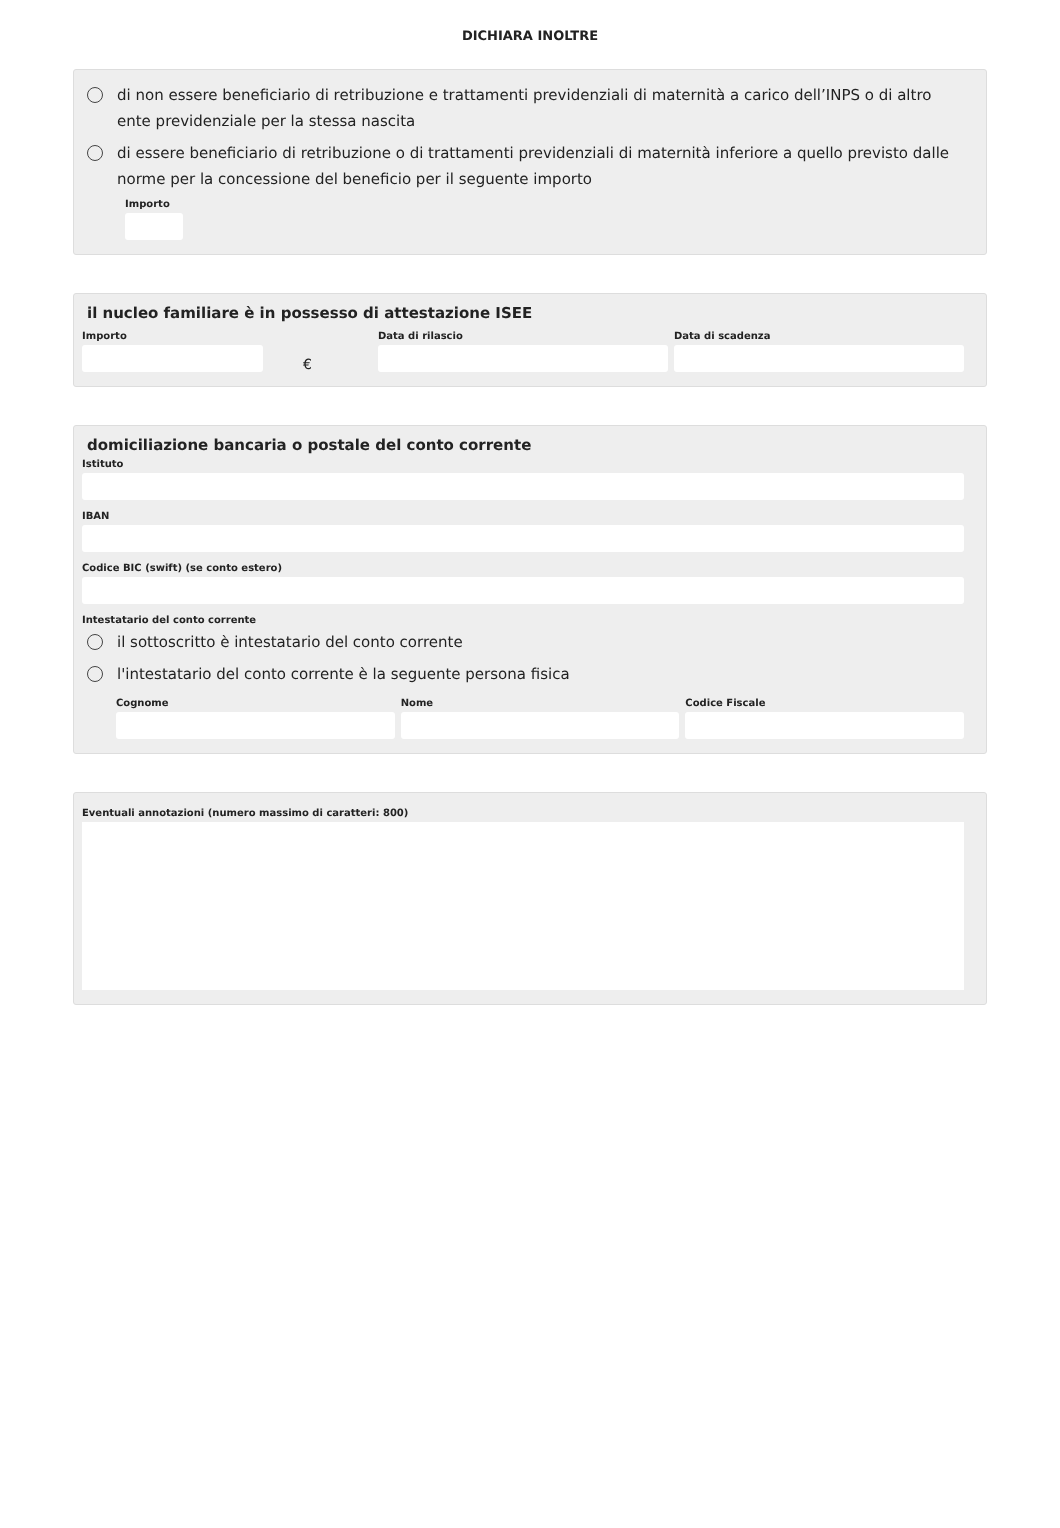DICHIARA INOLTRE
di non essere beneficiario di retribuzione e trattamenti previdenziali di maternità a carico dell’INPS o di altro ente previdenziale per la stessa nascita
di essere beneficiario di retribuzione o di trattamenti previdenziali di maternità inferiore a quello previsto dalle norme per la concessione del beneficio per il seguente importo
Importo
il nucleo familiare è in possesso di attestazione ISEE
Importo
€
Data di rilascio Data di scadenza
domiciliazione bancaria o postale del conto corrente
Istituto
IBAN
Codice BIC (swift) (se conto estero)
Intestatario del conto corrente
il sottoscritto è intestatario del conto corrente
l'intestatario del conto corrente è la seguente persona fisica
Cognome Nome Codice Fiscale
Eventuali annotazioni (numero massimo di caratteri: 800)